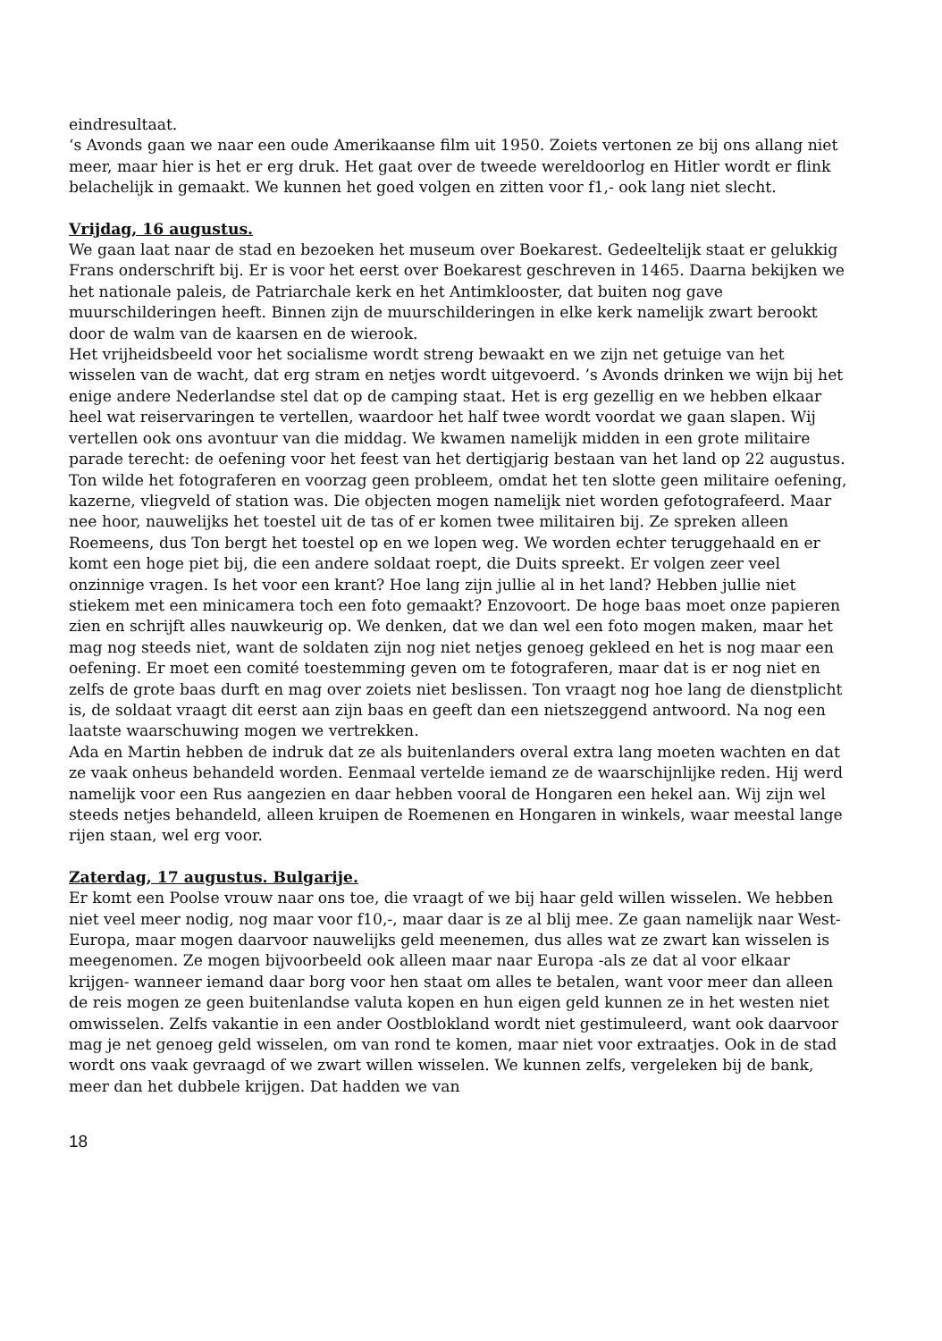eindresultaat.
‘s Avonds gaan we naar een oude Amerikaanse film uit 1950. Zoiets vertonen ze bij ons allang niet meer, maar hier is het er erg druk. Het gaat over de tweede wereldoorlog en Hitler wordt er flink belachelijk in gemaakt. We kunnen het goed volgen en zitten voor f1,- ook lang niet slecht.
Vrijdag, 16 augustus.
We gaan laat naar de stad en bezoeken het museum over Boekarest. Gedeeltelijk staat er gelukkig Frans onderschrift bij. Er is voor het eerst over Boekarest geschreven in 1465. Daarna bekijken we het nationale paleis, de Patriarchale kerk en het Antimklooster, dat buiten nog gave muurschilderingen heeft. Binnen zijn de muurschilderingen in elke kerk namelijk zwart berookt door de walm van de kaarsen en de wierook.
Het vrijheidsbeeld voor het socialisme wordt streng bewaakt en we zijn net getuige van het wisselen van de wacht, dat erg stram en netjes wordt uitgevoerd. ’s Avonds drinken we wijn bij het enige andere Nederlandse stel dat op de camping staat. Het is erg gezellig en we hebben elkaar heel wat reiservaringen te vertellen, waardoor het half twee wordt voordat we gaan slapen. Wij vertellen ook ons avontuur van die middag. We kwamen namelijk midden in een grote militaire parade terecht: de oefening voor het feest van het dertigjarig bestaan van het land op 22 augustus. Ton wilde het fotograferen en voorzag geen probleem, omdat het ten slotte geen militaire oefening, kazerne, vliegveld of station was. Die objecten mogen namelijk niet worden gefotografeerd. Maar nee hoor, nauwelijks het toestel uit de tas of er komen twee militairen bij. Ze spreken alleen Roemeens, dus Ton bergt het toestel op en we lopen weg. We worden echter teruggehaald en er komt een hoge piet bij, die een andere soldaat roept, die Duits spreekt. Er volgen zeer veel onzinnige vragen. Is het voor een krant? Hoe lang zijn jullie al in het land? Hebben jullie niet stiekem met een minicamera toch een foto gemaakt? Enzovoort. De hoge baas moet onze papieren zien en schrijft alles nauwkeurig op. We denken, dat we dan wel een foto mogen maken, maar het mag nog steeds niet, want de soldaten zijn nog niet netjes genoeg gekleed en het is nog maar een oefening. Er moet een comité toestemming geven om te fotograferen, maar dat is er nog niet en zelfs de grote baas durft en mag over zoiets niet beslissen. Ton vraagt nog hoe lang de dienstplicht is, de soldaat vraagt dit eerst aan zijn baas en geeft dan een nietszeggend antwoord. Na nog een laatste waarschuwing mogen we vertrekken.
Ada en Martin hebben de indruk dat ze als buitenlanders overal extra lang moeten wachten en dat ze vaak onheus behandeld worden. Eenmaal vertelde iemand ze de waarschijnlijke reden. Hij werd namelijk voor een Rus aangezien en daar hebben vooral de Hongaren een hekel aan. Wij zijn wel steeds netjes behandeld, alleen kruipen de Roemenen en Hongaren in winkels, waar meestal lange rijen staan, wel erg voor.
Zaterdag, 17 augustus. Bulgarije.
Er komt een Poolse vrouw naar ons toe, die vraagt of we bij haar geld willen wisselen. We hebben niet veel meer nodig, nog maar voor f10,-, maar daar is ze al blij mee. Ze gaan namelijk naar West-Europa, maar mogen daarvoor nauwelijks geld meenemen, dus alles wat ze zwart kan wisselen is meegenomen. Ze mogen bijvoorbeeld ook alleen maar naar Europa -als ze dat al voor elkaar krijgen- wanneer iemand daar borg voor hen staat om alles te betalen, want voor meer dan alleen de reis mogen ze geen buitenlandse valuta kopen en hun eigen geld kunnen ze in het westen niet omwisselen. Zelfs vakantie in een ander Oostblokland wordt niet gestimuleerd, want ook daarvoor mag je net genoeg geld wisselen, om van rond te komen, maar niet voor extraatjes. Ook in de stad wordt ons vaak gevraagd of we zwart willen wisselen. We kunnen zelfs, vergeleken bij de bank, meer dan het dubbele krijgen. Dat hadden we van
18